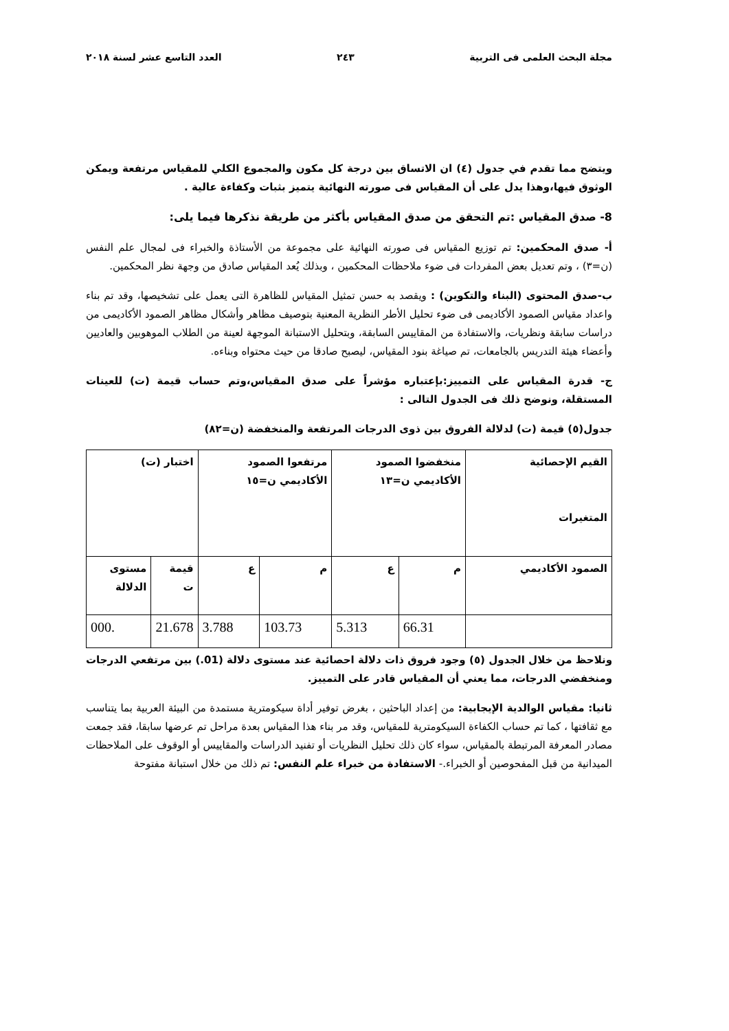مجلة البحث العلمى فى التربية ٢٤٣ العدد التاسع عشر لسنة ٢٠١٨
ويتضح مما تقدم في جدول (٤) ان الاتساق بين درجة كل مكون والمجموع الكلي للمقياس مرتفعة ويمكن الوثوق فيها،وهذا يدل على أن المقياس فى صورته النهائية يتميز بثبات وكفاءة عالية .
8- صدق المقياس :تم التحقق من صدق المقياس بأكثر من طريقة نذكرها فيما يلى:
أ- صدق المحكمين: تم توزيع المقياس فى صورته النهائية على مجموعة من الأستاذة والخبراء فى لمجال علم النفس (ن=٣) ، وتم تعديل بعض المفردات فى ضوء ملاحظات المحكمين ، وبذلك يُعد المقياس صادق من وجهة نظر المحكمين.
ب-صدق المحتوى (البناء والتكوين) : ويقصد به حسن تمثيل المقياس للظاهرة التى يعمل على تشخيصها، وقد تم بناء واعداد مقياس الصمود الأكاديمى فى ضوء تحليل الأطر النظرية المعنية بتوصيف مظاهر وأشكال مظاهر الصمود الأكاديمى من دراسات سابقة ونظريات، والاستفادة من المقاييس السابقة، وبتحليل الاستبانة الموجهة لعينة من الطلاب الموهوبين والعاديين وأعضاء هيئة التدريس بالجامعات، تم صياغة بنود المقياس، ليصبح صادقا من حيث محتواه وبناءه.
ج- قدرة المقياس على التمييز:بإعتباره مؤشراً على صدق المقياس،وتم حساب قيمة (ت) للعينات المستقلة، ونوضح ذلك فى الجدول التالى :
جدول(٥) قيمة (ت) لدلالة الفروق بين ذوى الدرجات المرتفعة والمنخفضة (ن=٨٢)
| القيم الإحصائية المتغيرات | منخفضوا الصمود الأكاديمي ن=١٣ | | مرتفعوا الصمود الأكاديمي ن=١٥ | | اختبار (ت) | |
| الصمود الأكاديمي | م | ع | م | ع | قيمة ت | مستوى الدلالة |
| | 66.31 | 5.313 | 103.73 | 3.788 | 21.678 | .000 |
ونلاحظ من خلال الجدول (٥) وجود فروق ذات دلالة احصائية عند مستوى دلالة (01.) بين مرتفعي الدرجات ومنخفضي الدرجات، مما يعني أن المقياس قادر على التمييز.
ثانيا: مقياس الوالدية الإيجابية: من إعداد الباحثين ، بغرض توفير أداة سيكومترية مستمدة من البيئة العربية بما يتناسب مع ثقافتها ، كما تم حساب الكفاءة السيكومترية للمقياس، وقد مر بناء هذا المقياس بعدة مراحل تم عرضها سابقا، فقد جمعت مصادر المعرفة المرتبطة بالمقياس، سواء كان ذلك تحليل النظريات أو تفنيد الدراسات والمقاييس أو الوقوف على الملاحظات الميدانية من قبل المفحوصين أو الخبراء.- الاستفادة من خبراء علم النفس: تم ذلك من خلال استبانة مفتوحة